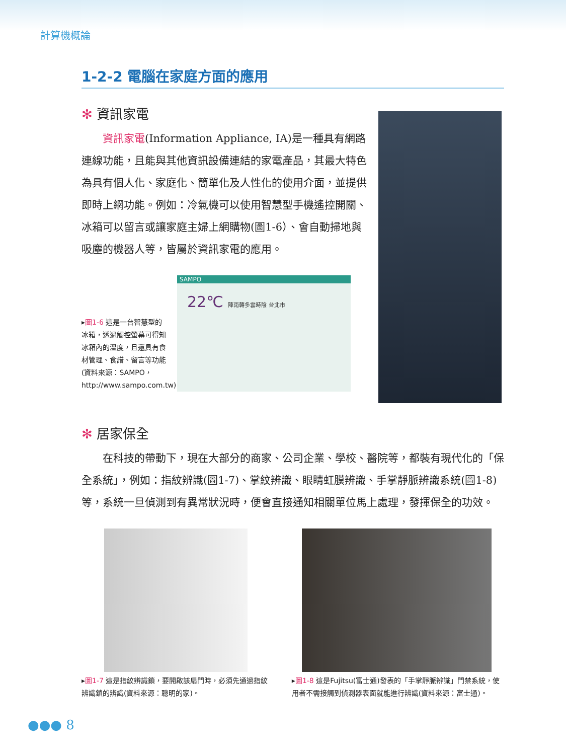計算機概論
1-2-2 電腦在家庭方面的應用
✻ 資訊家電
資訊家電(Information Appliance, IA)是一種具有網路連線功能，且能與其他資訊設備連結的家電產品，其最大特色為具有個人化、家庭化、簡單化及人性化的使用介面，並提供即時上網功能。例如：冷氣機可以使用智慧型手機遙控開關、冰箱可以留言或讓家庭主婦上網購物(圖1-6）、會自動掃地與吸塵的機器人等，皆屬於資訊家電的應用。
▸圖1-6 這是一台智慧型的冰箱，透過觸控螢幕可得知冰箱內的溫度，且還具有食材管理、食譜、留言等功能(資料來源：SAMPO，http://www.sampo.com.tw)。
SAMPO
22℃ 陣雨轉多雲時陰 台北市
✻ 居家保全
在科技的帶動下，現在大部分的商家、公司企業、學校、醫院等，都裝有現代化的「保全系統」，例如：指紋辨識(圖1-7)、掌紋辨識、眼睛虹膜辨識、手掌靜脈辨識系統(圖1-8)等，系統一旦偵測到有異常狀況時，便會直接通知相關單位馬上處理，發揮保全的功效。
▸圖1-7 這是指紋辨識鎖，要開啟該扇門時，必須先通過指紋辨識鎖的辨識(資料來源：聰明的家)。
▸圖1-8 這是Fujitsu(富士通)發表的「手掌靜脈辨識」門禁系統，使用者不需接觸到偵測器表面就能進行辨識(資料來源：富士通)。
●●● 8